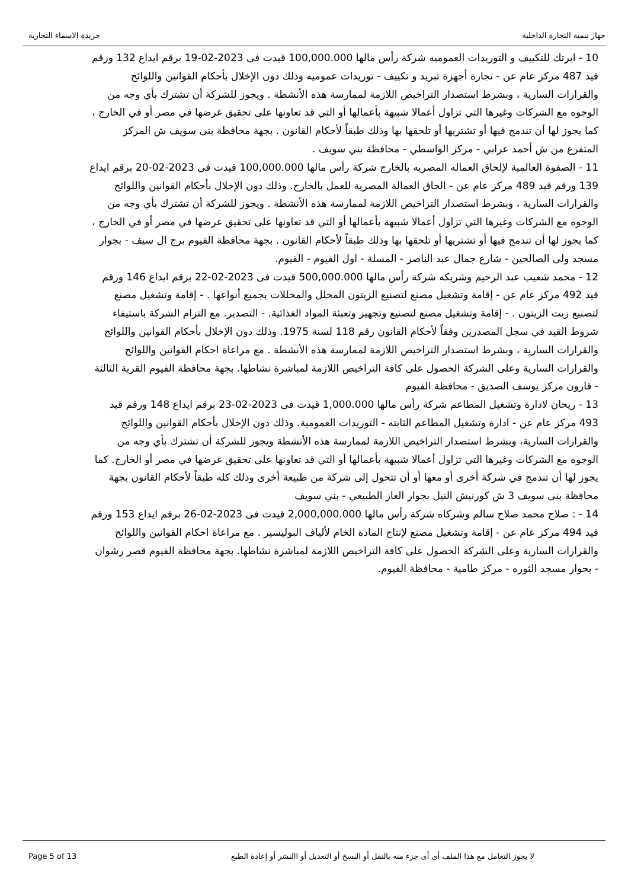جهاز تنمية التجارة الداخلية جريدة الاسماء التجارية
10 - ايرتك للتكييف و التوريدات العموميه شركة رأس مالها 100,000.000 قيدت فى 2023-02-19 برقم ايداع 132 ورقم قيد 487 مركز عام عن - تجارة أجهزة تبريد و تكييف - توريدات عموميه وذلك دون الإخلال بأحكام القوانين واللوائح والقرارات السارية ، وبشرط استصدار التراخيص اللازمة لممارسة هذه الأنشطة . ويجوز للشركة أن تشترك بأي وجه من الوجوه مع الشركات وغيرها التي تزاول أعمالا شبيهة بأعمالها أو التي قد تعاونها على تحقيق غرضها في مصر أو في الخارج ، كما يجوز لها أن تندمج فيها أو تشتريها أو تلحقها بها وذلك طبقاً لأحكام القانون . بجهة محافظة بنى سويف ش المركز المتفرع من ش أحمد عرابي - مركز الواسطي - محافظة بني سويف .
11 - الصفوة العالمية لإلحاق العماله المصريه بالخارج شركة رأس مالها 100,000.000 قيدت فى 2023-02-20 برقم ايداع 139 ورقم قيد 489 مركز عام عن - الحاق العمالة المصرية للعمل بالخارج. وذلك دون الإخلال بأحكام القوانين واللوائح والقرارات السارية ، وبشرط استصدار التراخيص اللازمة لممارسة هذه الأنشطة . ويجوز للشركة أن تشترك بأي وجه من الوجوه مع الشركات وغيرها التي تزاول أعمالا شبيهة بأعمالها أو التي قد تعاونها على تحقيق غرضها في مصر أو في الخارج ، كما يجوز لها أن تندمج فيها أو تشتريها أو تلحقها بها وذلك طبقاً لأحكام القانون . بجهة محافظة الفيوم برج ال سيف - بجوار مسجد ولى الصالحين - شارع جمال عبد الناصر - المسلة - اول الفيوم - الفيوم.
12 - محمد شعيب عبد الرحيم وشريكه شركة رأس مالها 500,000.000 قيدت فى 2023-02-22 برقم ايداع 146 ورقم قيد 492 مركز عام عن - إقامة وتشغيل مصنع لتصنيع الزيتون المخلل والمخللات بجميع أنواعها . - إقامة وتشغيل مصنع لتصنيع زيت الزيتون . - إقامة وتشغيل مصنع لتصنيع وتجهيز وتعبئة المواد الغذائية. - التصدير. مع التزام الشركة باستيفاء شروط القيد في سجل المصدرين وفقاً لأحكام القانون رقم 118 لسنة 1975. وذلك دون الإخلال بأحكام القوانين واللوائح والقرارات السارية ، وبشرط استصدار التراخيص اللازمة لممارسة هذه الأنشطة . مع مراعاة احكام القوانين واللوائح والقرارات السارية وعلى الشركة الحصول على كافة التراخيص اللازمة لمباشرة نشاطها. بجهة محافظة الفيوم القرية الثالثة - قارون مركز يوسف الصديق - محافظة الفيوم
13 - ريحان لادارة وتشغيل المطاعم شركة رأس مالها 1,000.000 قيدت فى 2023-02-23 برقم ايداع 148 ورقم قيد 493 مركز عام عن - ادارة وتشغيل المطاعم الثابته - التوريدات العمومية. وذلك دون الإخلال بأحكام القوانين واللوائح والقرارات السارية، وبشرط استصدار التراخيص اللازمة لممارسة هذه الأنشطة ويجوز للشركة أن تشترك بأي وجه من الوجوه مع الشركات وغيرها التي تزاول أعمالا شبيهة بأعمالها أو التي قد تعاونها على تحقيق غرضها في مصر أو الخارج. كما يجوز لها أن تندمج في شركة أخرى أو معها أو أن تتحول إلى شركة من طبيعة أخرى وذلك كله طبقاً لأحكام القانون بجهة محافظة بنى سويف 3 ش كورنيش النيل بجوار الغاز الطبيعي - بني سويف
14 - : صلاح محمد صلاح سالم وشركاه شركة رأس مالها 2,000,000.000 قيدت فى 2023-02-26 برقم ايداع 153 ورقم قيد 494 مركز عام عن - إقامة وتشغيل مصنع لإنتاج المادة الخام لألياف البوليسير . مع مراعاة احكام القوانين واللوائح والقرارات السارية وعلى الشركة الحصول على كافة التراخيص اللازمة لمباشرة نشاطها. بجهة محافظة الفيوم قصر رشوان - بجوار مسجد الثوره - مركز طامية - محافظة الفيوم.
لا يجوز التعامل مع هذا الملف أى أى جزء منه بالنقل أو النسخ أو التعديل أو االنشر أو إعادة الطبع Page 5 of 13